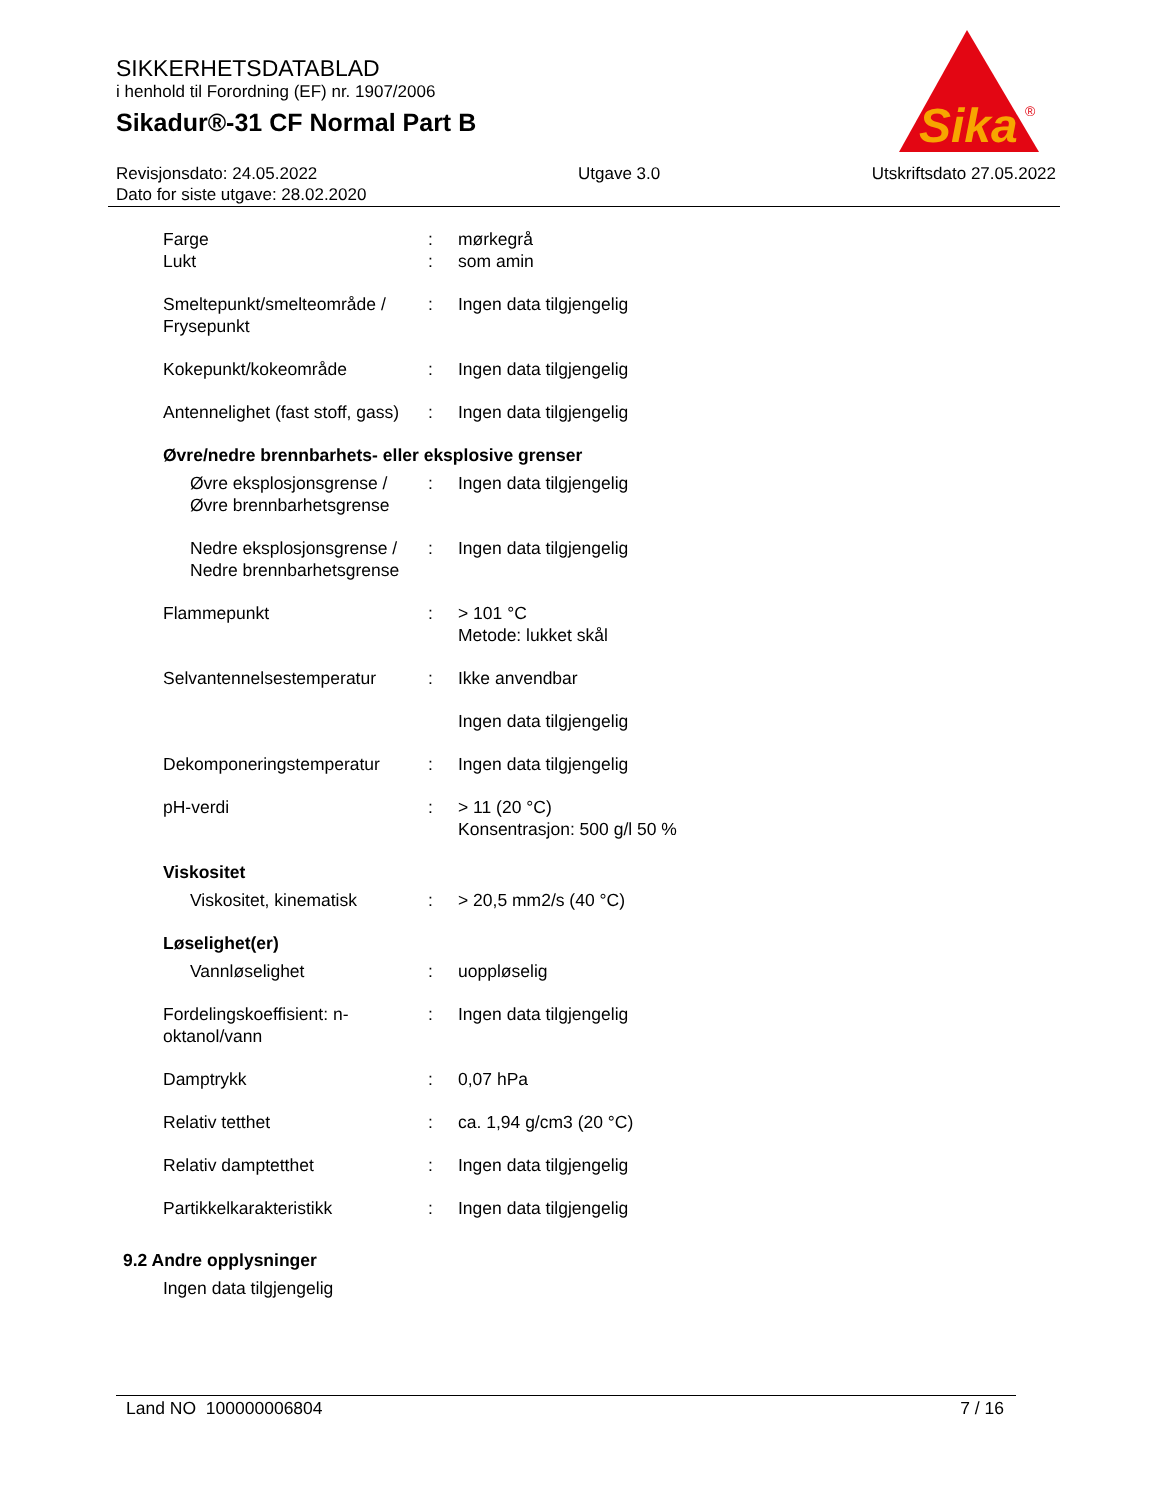SIKKERHETSDATABLAD
i henhold til Forordning (EF) nr. 1907/2006
Sikadur®-31 CF Normal Part B
Revisjonsdato: 24.05.2022
Dato for siste utgave: 28.02.2020
Utgave 3.0 Utskriftsdato 27.05.2022
Sika
®
Farge
Lukt
:
:
mørkegrå
som amin
Smeltepunkt/smelteområde / Frysepunkt
: Ingen data tilgjengelig
Kokepunkt/kokeområde : Ingen data tilgjengelig
Antennelighet (fast stoff, gass)
: Ingen data tilgjengelig
Øvre/nedre brennbarhets- eller eksplosive grenser
Øvre eksplosjonsgrense / Øvre brennbarhetsgrense
: Ingen data tilgjengelig
Nedre eksplosjonsgrense / Nedre brennbarhetsgrense
: Ingen data tilgjengelig
Flammepunkt : > 101 °C
Metode: lukket skål
Selvantennelsestemperatur : Ikke anvendbar
Ingen data tilgjengelig
Dekomponeringstemperatur : Ingen data tilgjengelig
pH-verdi : > 11 (20 °C)
Konsentrasjon: 500 g/l 50 %
Viskositet
Viskositet, kinematisk : > 20,5 mm2/s (40 °C)
Løselighet(er)
Vannløselighet : uoppløselig
Fordelingskoeffisient: n-oktanol/vann
: Ingen data tilgjengelig
Damptrykk : 0,07 hPa
Relativ tetthet : ca. 1,94 g/cm3 (20 °C)
Relativ damptetthet : Ingen data tilgjengelig
Partikkelkarakteristikk : Ingen data tilgjengelig
9.2 Andre opplysninger
Ingen data tilgjengelig
Land NO 100000006804 7 / 16